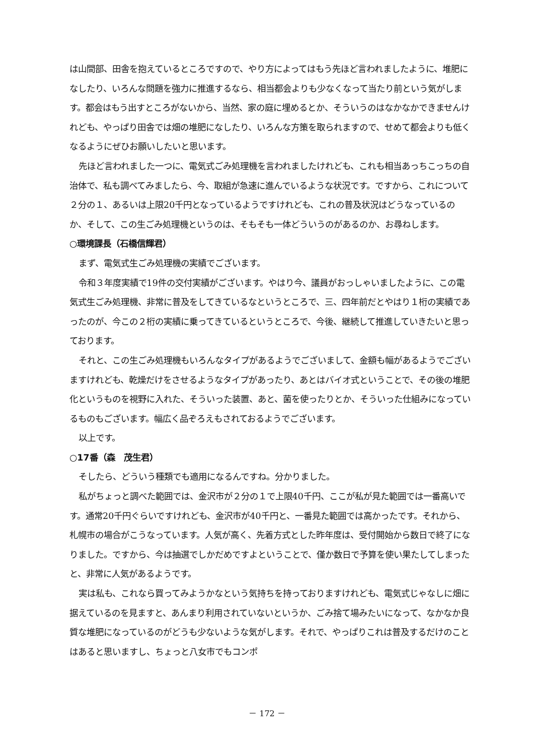は山間部、田舎を抱えているところですので、やり方によってはもう先ほど言われましたように、堆肥になしたり、いろんな問題を強力に推進するなら、相当都会よりも少なくなって当たり前という気がします。都会はもう出すところがないから、当然、家の庭に埋めるとか、そういうのはなかなかできませんけれども、やっぱり田舎では畑の堆肥になしたり、いろんな方策を取られますので、せめて都会よりも低くなるようにぜひお願いしたいと思います。
先ほど言われました一つに、電気式ごみ処理機を言われましたけれども、これも相当あっちこっちの自治体で、私も調べてみましたら、今、取組が急速に進んでいるような状況です。ですから、これについて２分の１、あるいは上限20千円となっているようですけれども、これの普及状況はどうなっているのか、そして、この生ごみ処理機というのは、そもそも一体どういうのがあるのか、お尋ねします。
○環境課長（石橋信輝君）
まず、電気式生ごみ処理機の実績でございます。
令和３年度実績で19件の交付実績がございます。やはり今、議員がおっしゃいましたように、この電気式生ごみ処理機、非常に普及をしてきているなというところで、三、四年前だとやはり１桁の実績であったのが、今この２桁の実績に乗ってきているというところで、今後、継続して推進していきたいと思っております。
それと、この生ごみ処理機もいろんなタイプがあるようでございまして、金額も幅があるようでございますけれども、乾燥だけをさせるようなタイプがあったり、あとはバイオ式ということで、その後の堆肥化というものを視野に入れた、そういった装置、あと、菌を使ったりとか、そういった仕組みになっているものもございます。幅広く品ぞろえもされておるようでございます。
以上です。
○17番（森　茂生君）
そしたら、どういう種類でも適用になるんですね。分かりました。
私がちょっと調べた範囲では、金沢市が２分の１で上限40千円、ここが私が見た範囲では一番高いです。通常20千円ぐらいですけれども、金沢市が40千円と、一番見た範囲では高かったです。それから、札幌市の場合がこうなっています。人気が高く、先着方式とした昨年度は、受付開始から数日で終了になりました。ですから、今は抽選でしかだめですよということで、僅か数日で予算を使い果たしてしまったと、非常に人気があるようです。
実は私も、これなら買ってみようかなという気持ちを持っておりますけれども、電気式じゃなしに畑に据えているのを見ますと、あんまり利用されていないというか、ごみ捨て場みたいになって、なかなか良質な堆肥になっているのがどうも少ないような気がします。それで、やっぱりこれは普及するだけのことはあると思いますし、ちょっと八女市でもコンポ
－ 172 －